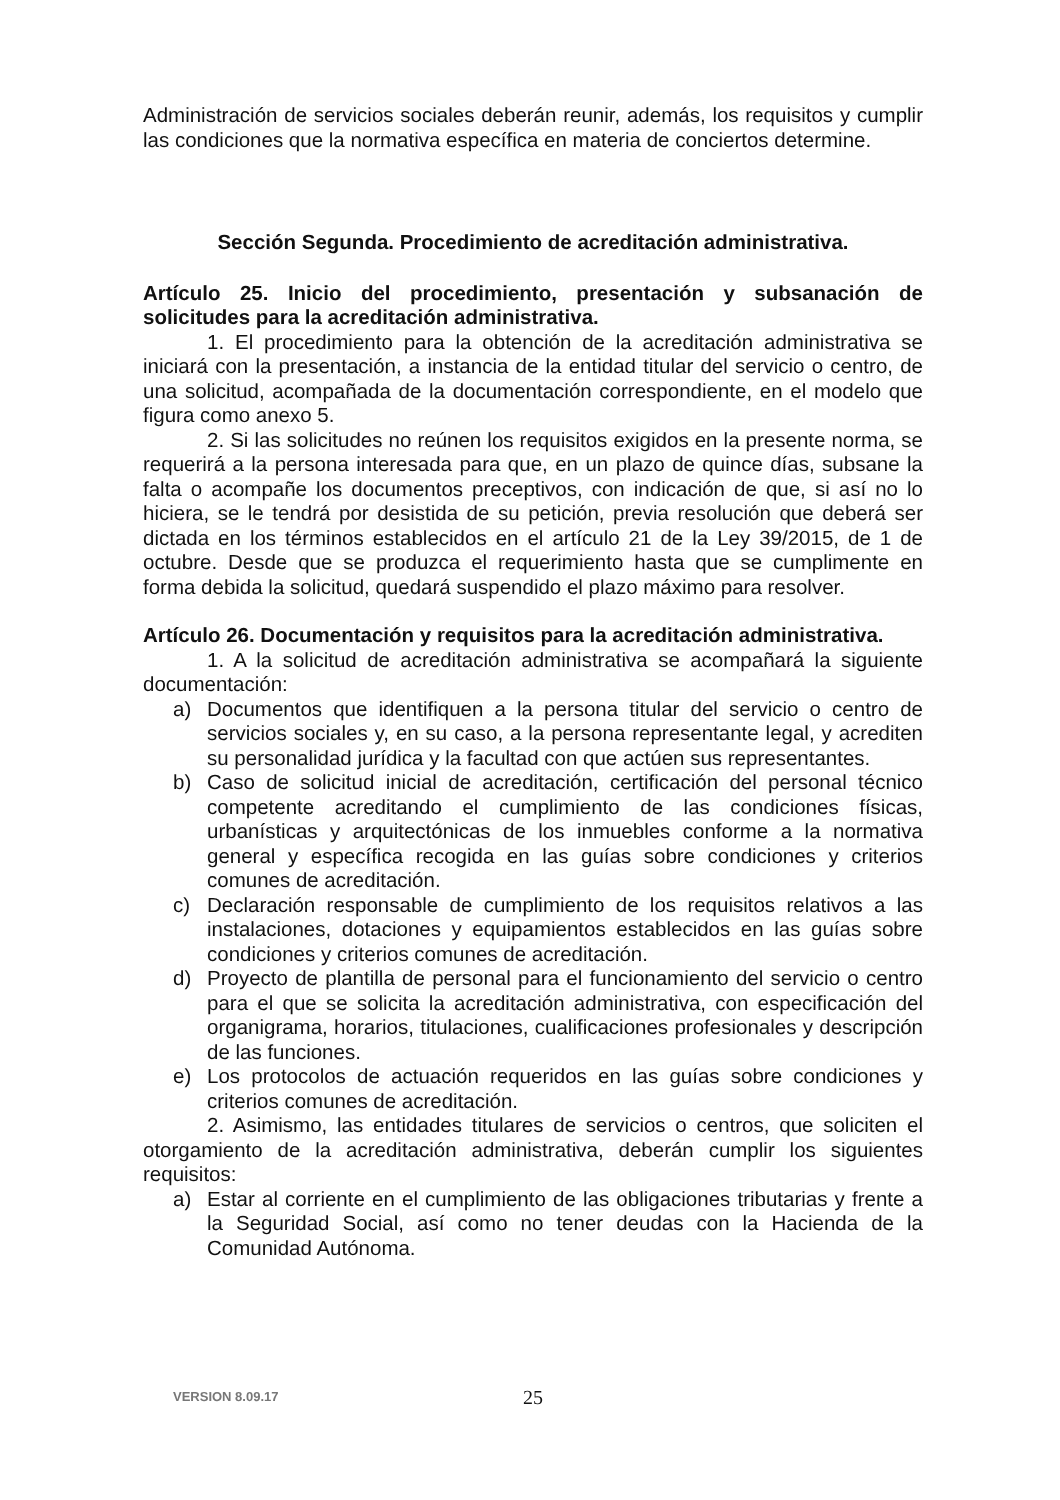Administración de servicios sociales deberán reunir, además, los requisitos y cumplir las condiciones que la normativa específica en materia de conciertos determine.
Sección Segunda. Procedimiento de acreditación administrativa.
Artículo 25. Inicio del procedimiento, presentación y subsanación de solicitudes para la acreditación administrativa.
1. El procedimiento para la obtención de la acreditación administrativa se iniciará con la presentación, a instancia de la entidad titular del servicio o centro, de una solicitud, acompañada de la documentación correspondiente, en el modelo que figura como anexo 5.
2. Si las solicitudes no reúnen los requisitos exigidos en la presente norma, se requerirá a la persona interesada para que, en un plazo de quince días, subsane la falta o acompañe los documentos preceptivos, con indicación de que, si así no lo hiciera, se le tendrá por desistida de su petición, previa resolución que deberá ser dictada en los términos establecidos en el artículo 21 de la Ley 39/2015, de 1 de octubre. Desde que se produzca el requerimiento hasta que se cumplimente en forma debida la solicitud, quedará suspendido el plazo máximo para resolver.
Artículo 26. Documentación y requisitos para la acreditación administrativa.
1. A la solicitud de acreditación administrativa se acompañará la siguiente documentación:
a) Documentos que identifiquen a la persona titular del servicio o centro de servicios sociales y, en su caso, a la persona representante legal, y acrediten su personalidad jurídica y la facultad con que actúen sus representantes.
b) Caso de solicitud inicial de acreditación, certificación del personal técnico competente acreditando el cumplimiento de las condiciones físicas, urbanísticas y arquitectónicas de los inmuebles conforme a la normativa general y específica recogida en las guías sobre condiciones y criterios comunes de acreditación.
c) Declaración responsable de cumplimiento de los requisitos relativos a las instalaciones, dotaciones y equipamientos establecidos en las guías sobre condiciones y criterios comunes de acreditación.
d) Proyecto de plantilla de personal para el funcionamiento del servicio o centro para el que se solicita la acreditación administrativa, con especificación del organigrama, horarios, titulaciones, cualificaciones profesionales y descripción de las funciones.
e) Los protocolos de actuación requeridos en las guías sobre condiciones y criterios comunes de acreditación.
2. Asimismo, las entidades titulares de servicios o centros, que soliciten el otorgamiento de la acreditación administrativa, deberán cumplir los siguientes requisitos:
a) Estar al corriente en el cumplimiento de las obligaciones tributarias y frente a la Seguridad Social, así como no tener deudas con la Hacienda de la Comunidad Autónoma.
VERSION 8.09.17
25